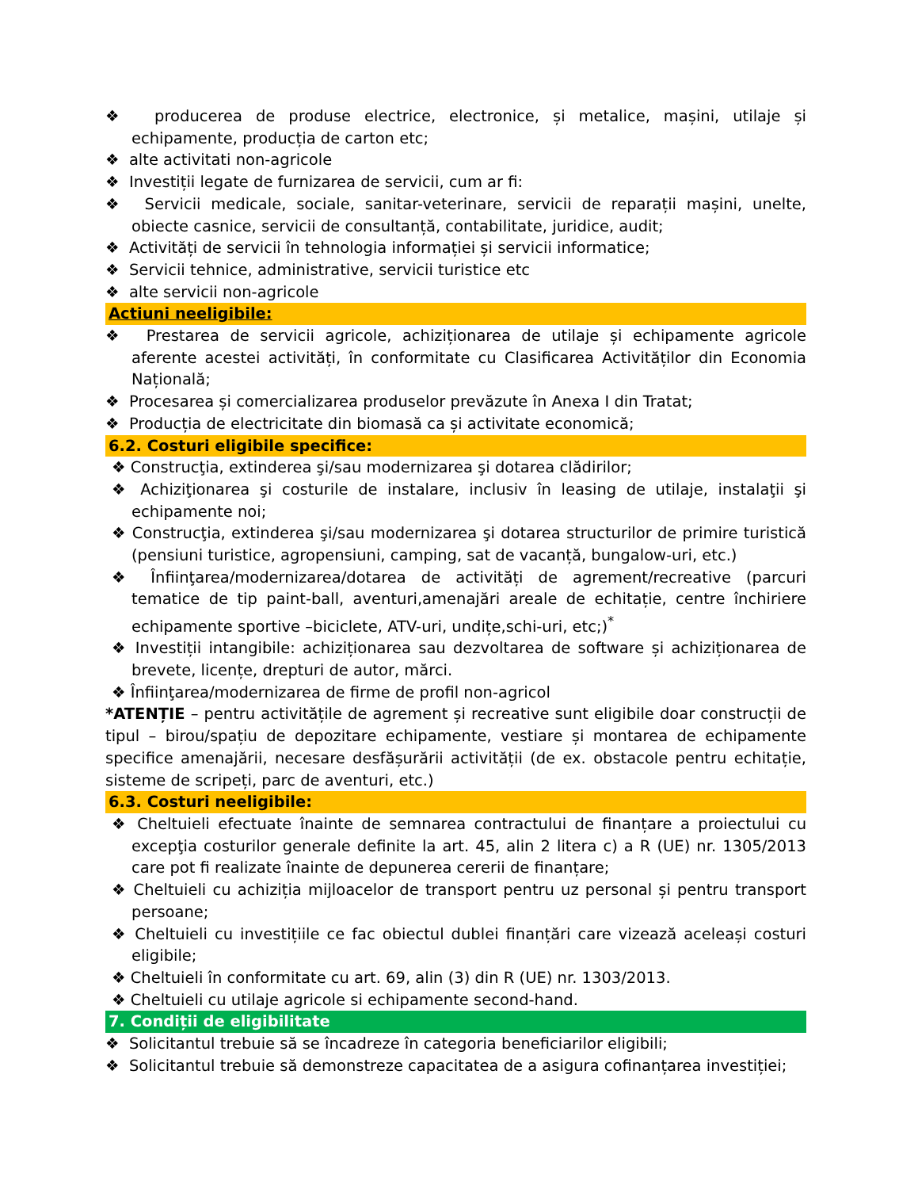❖ producerea de produse electrice, electronice, și metalice, mașini, utilaje și echipamente, producția de carton etc;
❖ alte activitati non-agricole
❖ Investiții legate de furnizarea de servicii, cum ar fi:
❖ Servicii medicale, sociale, sanitar-veterinare, servicii de reparații mașini, unelte, obiecte casnice, servicii de consultanță, contabilitate, juridice, audit;
❖ Activități de servicii în tehnologia informației și servicii informatice;
❖ Servicii tehnice, administrative, servicii turistice etc
❖ alte servicii non-agricole
Actiuni neeligibile:
❖ Prestarea de servicii agricole, achiziționarea de utilaje și echipamente agricole aferente acestei activități, în conformitate cu Clasificarea Activităților din Economia Națională;
❖ Procesarea și comercializarea produselor prevăzute în Anexa I din Tratat;
❖ Producția de electricitate din biomasă ca și activitate economică;
6.2. Costuri eligibile specifice:
❖ Construcţia, extinderea şi/sau modernizarea şi dotarea clădirilor;
❖ Achiziţionarea şi costurile de instalare, inclusiv în leasing de utilaje, instalaţii şi echipamente noi;
❖ Construcţia, extinderea şi/sau modernizarea şi dotarea structurilor de primire turistică (pensiuni turistice, agropensiuni, camping, sat de vacanță, bungalow-uri, etc.)
❖ Înfiinţarea/modernizarea/dotarea de activități de agrement/recreative (parcuri tematice de tip paint-ball, aventuri,amenajări areale de echitație, centre închiriere echipamente sportive –biciclete, ATV-uri, undițe,schi-uri, etc;)<sup>*</sup>
❖ Investiții intangibile: achiziționarea sau dezvoltarea de software și achiziționarea de brevete, licențe, drepturi de autor, mărci.
❖ Înfiinţarea/modernizarea de firme de profil non-agricol
*ATENȚIE – pentru activitățile de agrement și recreative sunt eligibile doar construcții de tipul – birou/spațiu de depozitare echipamente, vestiare și montarea de echipamente specifice amenajării, necesare desfășurării activității (de ex. obstacole pentru echitație, sisteme de scripeți, parc de aventuri, etc.)
6.3. Costuri neeligibile:
❖ Cheltuieli efectuate înainte de semnarea contractului de finanțare a proiectului cu excepţia costurilor generale definite la art. 45, alin 2 litera c) a R (UE) nr. 1305/2013 care pot fi realizate înainte de depunerea cererii de finanțare;
❖ Cheltuieli cu achiziția mijloacelor de transport pentru uz personal și pentru transport persoane;
❖ Cheltuieli cu investițiile ce fac obiectul dublei finanțări care vizează aceleași costuri eligibile;
❖ Cheltuieli în conformitate cu art. 69, alin (3) din R (UE) nr. 1303/2013.
❖ Cheltuieli cu utilaje agricole si echipamente second-hand.
7. Condiții de eligibilitate
❖ Solicitantul trebuie să se încadreze în categoria beneficiarilor eligibili;
❖ Solicitantul trebuie să demonstreze capacitatea de a asigura cofinanțarea investiției;